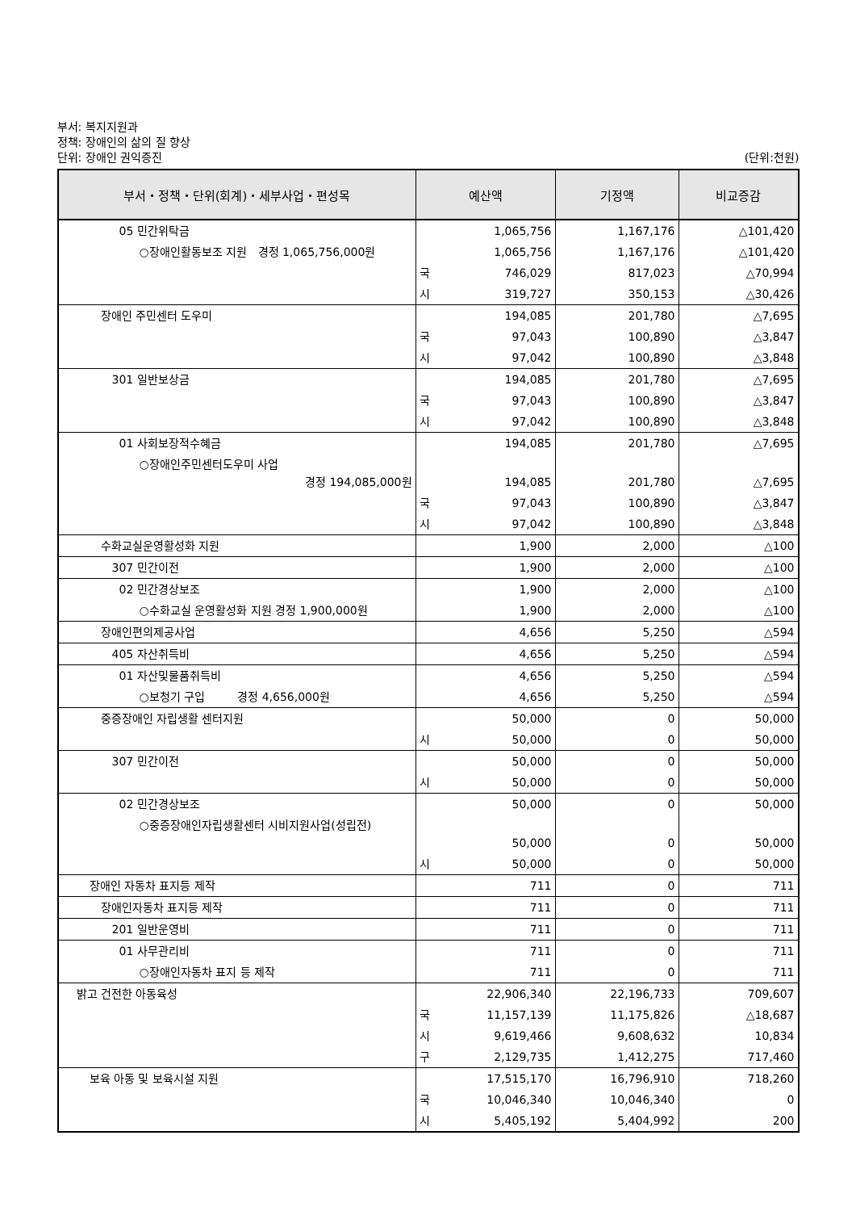부서: 복지지원과
정책: 장애인의 삶의 질 향상
단위: 장애인 권익증진 (단위:천원)
| 부서・정책・단위(회계)・세부사업・편성목 | 예산액 | 기정액 | 비교증감 |
| --- | --- | --- | --- |
| 05 민간위탁금 | 1,065,756 | 1,167,176 | △101,420 |
| ○장애인활동보조 지원 경정 1,065,756,000원 | 1,065,756 | 1,167,176 | △101,420 |
| | 국 746,029 | 817,023 | △70,994 |
| | 시 319,727 | 350,153 | △30,426 |
| 장애인 주민센터 도우미 | 194,085 | 201,780 | △7,695 |
| | 국 97,043 | 100,890 | △3,847 |
| | 시 97,042 | 100,890 | △3,848 |
| 301 일반보상금 | 194,085 | 201,780 | △7,695 |
| | 국 97,043 | 100,890 | △3,847 |
| | 시 97,042 | 100,890 | △3,848 |
| 01 사회보장적수혜금 | 194,085 | 201,780 | △7,695 |
| ○장애인주민센터도우미 사업 경정 194,085,000원 | 194,085 | 201,780 | △7,695 |
| | 국 97,043 | 100,890 | △3,847 |
| | 시 97,042 | 100,890 | △3,848 |
| 수화교실운영활성화 지원 | 1,900 | 2,000 | △100 |
| 307 민간이전 | 1,900 | 2,000 | △100 |
| 02 민간경상보조 | 1,900 | 2,000 | △100 |
| ○수화교실 운영활성화 지원 경정 1,900,000원 | 1,900 | 2,000 | △100 |
| 장애인편의제공사업 | 4,656 | 5,250 | △594 |
| 405 자산취득비 | 4,656 | 5,250 | △594 |
| 01 자산및물품취득비 | 4,656 | 5,250 | △594 |
| ○보청기 구입 경정 4,656,000원 | 4,656 | 5,250 | △594 |
| 중증장애인 자립생활 센터지원 | 50,000 | 0 | 50,000 |
| | 시 50,000 | 0 | 50,000 |
| 307 민간이전 | 50,000 | 0 | 50,000 |
| | 시 50,000 | 0 | 50,000 |
| 02 민간경상보조 | 50,000 | 0 | 50,000 |
| ○중증장애인자립생활센터 시비지원사업(성립전) | 50,000 | 0 | 50,000 |
| | 시 50,000 | 0 | 50,000 |
| 장애인 자동차 표지등 제작 | 711 | 0 | 711 |
| 장애인자동차 표지등 제작 | 711 | 0 | 711 |
| 201 일반운영비 | 711 | 0 | 711 |
| 01 사무관리비 | 711 | 0 | 711 |
| ○장애인자동차 표지 등 제작 | 711 | 0 | 711 |
| 밝고 건전한 아동육성 | 22,906,340 | 22,196,733 | 709,607 |
| | 국 11,157,139 | 11,175,826 | △18,687 |
| | 시 9,619,466 | 9,608,632 | 10,834 |
| | 구 2,129,735 | 1,412,275 | 717,460 |
| 보육 아동 및 보육시설 지원 | 17,515,170 | 16,796,910 | 718,260 |
| | 국 10,046,340 | 10,046,340 | 0 |
| | 시 5,405,192 | 5,404,992 | 200 |